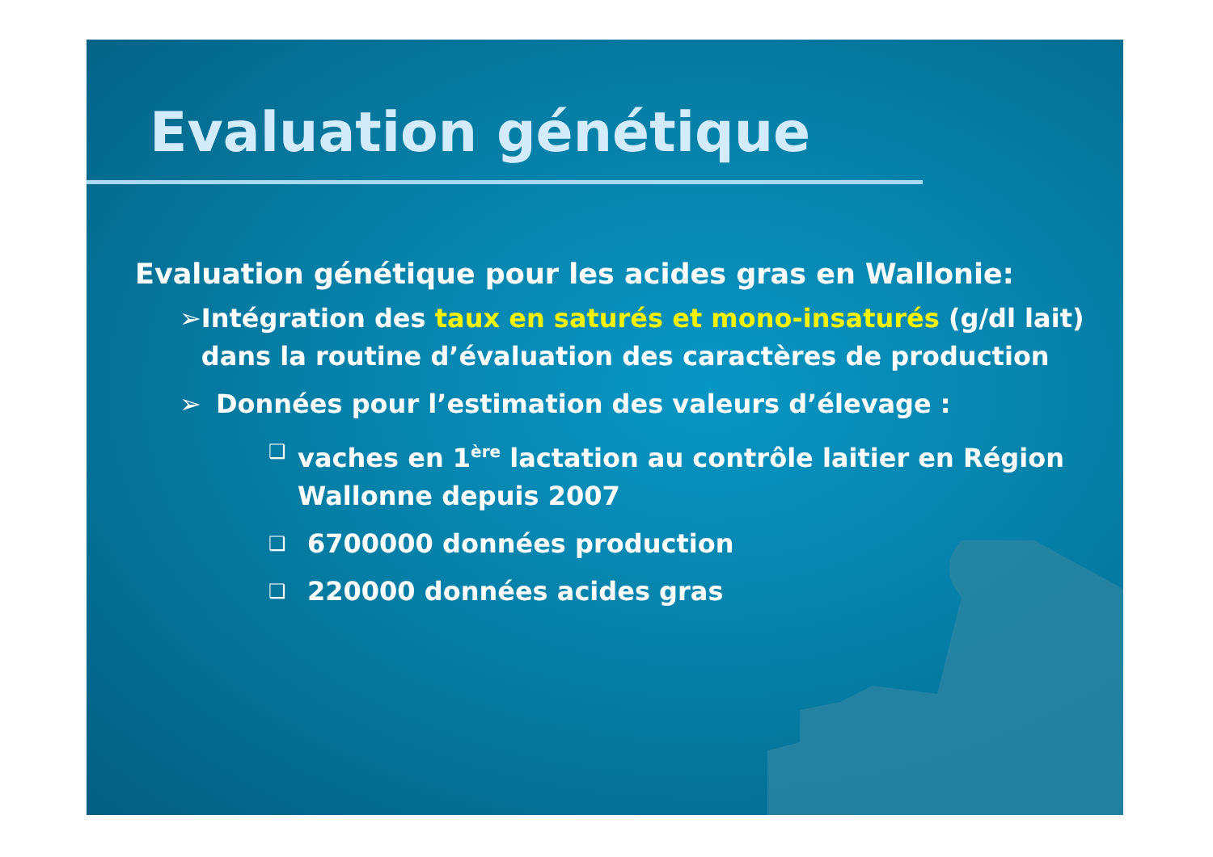Evaluation génétique
Evaluation génétique pour les acides gras en Wallonie:
➢ Intégration des taux en saturés et mono-insaturés (g/dl lait) dans la routine d’évaluation des caractères de production
➢ Données pour l’estimation des valeurs d’élevage :
❑ vaches en 1<sup>ère</sup> lactation au contrôle laitier en Région Wallonne depuis 2007
❑ 6700000 données production
❑ 220000 données acides gras